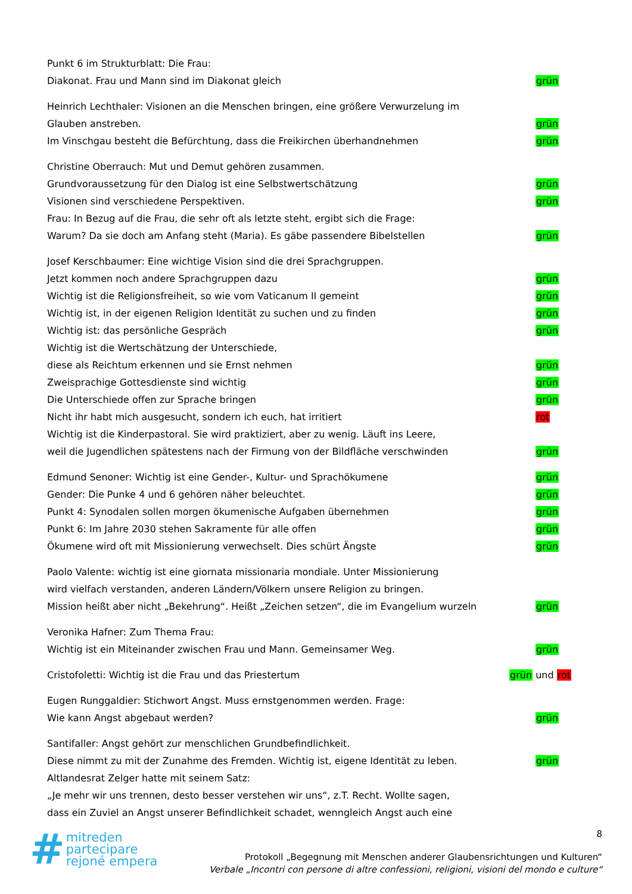Punkt 6 im Strukturblatt: Die Frau:
Diakonat. Frau und Mann sind im Diakonat gleich grün
Heinrich Lechthaler: Visionen an die Menschen bringen, eine größere Verwurzelung im
Glauben anstreben. grün
Im Vinschgau besteht die Befürchtung, dass die Freikirchen überhandnehmen grün
Christine Oberrauch: Mut und Demut gehören zusammen.
Grundvoraussetzung für den Dialog ist eine Selbstwertschätzung grün
Visionen sind verschiedene Perspektiven. grün
Frau: In Bezug auf die Frau, die sehr oft als letzte steht, ergibt sich die Frage:
Warum? Da sie doch am Anfang steht (Maria). Es gäbe passendere Bibelstellen grün
Josef Kerschbaumer: Eine wichtige Vision sind die drei Sprachgruppen.
Jetzt kommen noch andere Sprachgruppen dazu grün
Wichtig ist die Religionsfreiheit, so wie vom Vaticanum II gemeint grün
Wichtig ist, in der eigenen Religion Identität zu suchen und zu finden grün
Wichtig ist: das persönliche Gespräch grün
Wichtig ist die Wertschätzung der Unterschiede,
diese als Reichtum erkennen und sie Ernst nehmen grün
Zweisprachige Gottesdienste sind wichtig grün
Die Unterschiede offen zur Sprache bringen grün
Nicht ihr habt mich ausgesucht, sondern ich euch, hat irritiert rot
Wichtig ist die Kinderpastoral. Sie wird praktiziert, aber zu wenig. Läuft ins Leere,
weil die Jugendlichen spätestens nach der Firmung von der Bildfläche verschwinden grün
Edmund Senoner: Wichtig ist eine Gender-, Kultur- und Sprachökumene grün
Gender: Die Punke 4 und 6 gehören näher beleuchtet. grün
Punkt 4: Synodalen sollen morgen ökumenische Aufgaben übernehmen grün
Punkt 6: Im Jahre 2030 stehen Sakramente für alle offen grün
Ökumene wird oft mit Missionierung verwechselt. Dies schürt Ängste grün
Paolo Valente: wichtig ist eine giornata missionaria mondiale. Unter Missionierung
wird vielfach verstanden, anderen Ländern/Völkern unsere Religion zu bringen.
Mission heißt aber nicht „Bekehrung“. Heißt „Zeichen setzen“, die im Evangelium wurzeln grün
Veronika Hafner: Zum Thema Frau:
Wichtig ist ein Miteinander zwischen Frau und Mann. Gemeinsamer Weg. grün
Cristofoletti: Wichtig ist die Frau und das Priestertum grün und rot
Eugen Runggaldier: Stichwort Angst. Muss ernstgenommen werden. Frage:
Wie kann Angst abgebaut werden? grün
Santifaller: Angst gehört zur menschlichen Grundbefindlichkeit.
Diese nimmt zu mit der Zunahme des Fremden. Wichtig ist, eigene Identität zu leben. grün
Altlandesrat Zelger hatte mit seinem Satz:
„Je mehr wir uns trennen, desto besser verstehen wir uns“, z.T. Recht. Wollte sagen,
dass ein Zuviel an Angst unserer Befindlichkeit schadet, wenngleich Angst auch eine
# mitreden
partecipare
rejoné empera
8
Protokoll „Begegnung mit Menschen anderer Glaubensrichtungen und Kulturen“
Verbale „Incontri con persone di altre confessioni, religioni, visioni del mondo e culture“